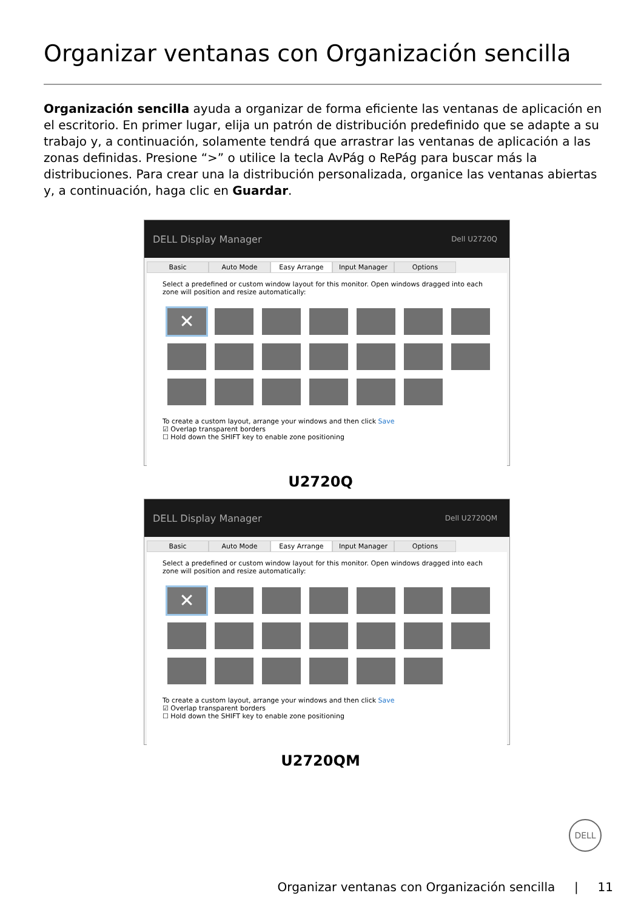Organizar ventanas con Organización sencilla
Organización sencilla ayuda a organizar de forma eficiente las ventanas de aplicación en el escritorio. En primer lugar, elija un patrón de distribución predefinido que se adapte a su trabajo y, a continuación, solamente tendrá que arrastrar las ventanas de aplicación a las zonas definidas. Presione “>” o utilice la tecla AvPág o RePág para buscar más la distribuciones. Para crear una la distribución personalizada, organice las ventanas abiertas y, a continuación, haga clic en Guardar.
DELL Display Manager Dell U2720Q
Basic Auto Mode Easy Arrange Input Manager Options
Select a predefined or custom window layout for this monitor. Open windows dragged into each zone will position and resize automatically:
✕
To create a custom layout, arrange your windows and then click Save
☑ Overlap transparent borders
☐ Hold down the SHIFT key to enable zone positioning
U2720Q
DELL Display Manager Dell U2720QM
Basic Auto Mode Easy Arrange Input Manager Options
Select a predefined or custom window layout for this monitor. Open windows dragged into each zone will position and resize automatically:
✕
To create a custom layout, arrange your windows and then click Save
☑ Overlap transparent borders
☐ Hold down the SHIFT key to enable zone positioning
U2720QM
DELL
Organizar ventanas con Organización sencilla | 11